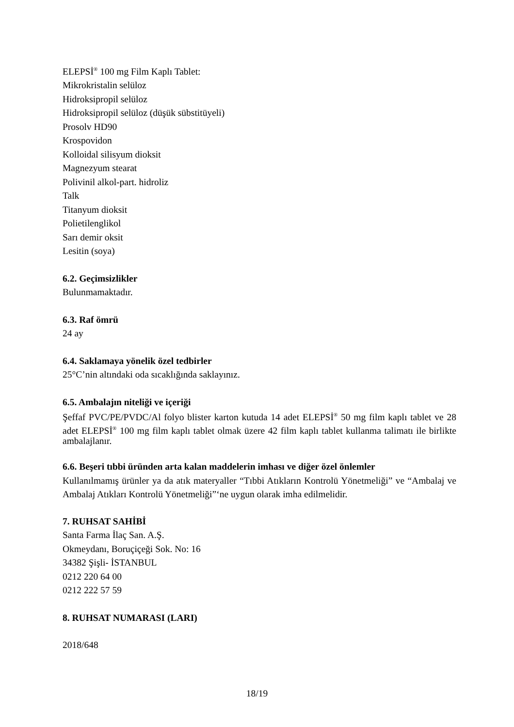ELEPSİ<sup>®</sup> 100 mg Film Kaplı Tablet:
Mikrokristalin selüloz
Hidroksipropil selüloz
Hidroksipropil selüloz (düşük sübstitüyeli)
Prosolv HD90
Krospovidon
Kolloidal silisyum dioksit
Magnezyum stearat
Polivinil alkol-part. hidroliz
Talk
Titanyum dioksit
Polietilenglikol
Sarı demir oksit
Lesitin (soya)
6.2. Geçimsizlikler
Bulunmamaktadır.
6.3. Raf ömrü
24 ay
6.4. Saklamaya yönelik özel tedbirler
25°C’nin altındaki oda sıcaklığında saklayınız.
6.5. Ambalajın niteliği ve içeriği
Şeffaf PVC/PE/PVDC/Al folyo blister karton kutuda 14 adet ELEPSİ<sup>®</sup> 50 mg film kaplı tablet ve 28 adet ELEPSİ<sup>®</sup> 100 mg film kaplı tablet olmak üzere 42 film kaplı tablet kullanma talimatı ile birlikte ambalajlanır.
6.6. Beşeri tıbbi üründen arta kalan maddelerin imhası ve diğer özel önlemler
Kullanılmamış ürünler ya da atık materyaller “Tıbbi Atıkların Kontrolü Yönetmeliği” ve “Ambalaj ve Ambalaj Atıkları Kontrolü Yönetmeliği”‘ne uygun olarak imha edilmelidir.
7. RUHSAT SAHİBİ
Santa Farma İlaç San. A.Ş.
Okmeydanı, Boruçiçeği Sok. No: 16
34382 Şişli- İSTANBUL
0212 220 64 00
0212 222 57 59
8. RUHSAT NUMARASI (LARI)
2018/648
18/19